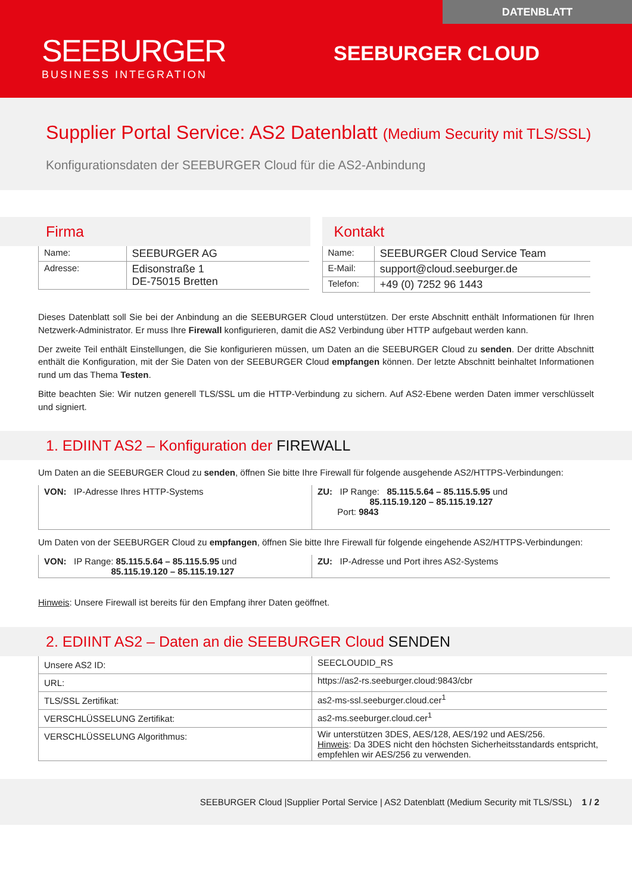DATENBLATT
SEEBURGER
BUSINESS INTEGRATION
SEEBURGER CLOUD
Supplier Portal Service: AS2 Datenblatt (Medium Security mit TLS/SSL)
Konfigurationsdaten der SEEBURGER Cloud für die AS2-Anbindung
Firma
| Name: | SEEBURGER AG |
| Adresse: | Edisonstraße 1 DE-75015 Bretten |
Kontakt
| Name: | SEEBURGER Cloud Service Team |
| E-Mail: | support@cloud.seeburger.de |
| Telefon: | +49 (0) 7252 96 1443 |
Dieses Datenblatt soll Sie bei der Anbindung an die SEEBURGER Cloud unterstützen. Der erste Abschnitt enthält Informationen für Ihren Netzwerk-Administrator. Er muss Ihre Firewall konfigurieren, damit die AS2 Verbindung über HTTP aufgebaut werden kann.
Der zweite Teil enthält Einstellungen, die Sie konfigurieren müssen, um Daten an die SEEBURGER Cloud zu senden. Der dritte Abschnitt enthält die Konfiguration, mit der Sie Daten von der SEEBURGER Cloud empfangen können. Der letzte Abschnitt beinhaltet Informationen rund um das Thema Testen.
Bitte beachten Sie: Wir nutzen generell TLS/SSL um die HTTP-Verbindung zu sichern. Auf AS2-Ebene werden Daten immer verschlüsselt und signiert.
1. EDIINT AS2 – Konfiguration der FIREWALL
Um Daten an die SEEBURGER Cloud zu senden, öffnen Sie bitte Ihre Firewall für folgende ausgehende AS2/HTTPS-Verbindungen:
| VON: IP-Adresse Ihres HTTP-Systems | ZU: IP Range: 85.115.5.64 – 85.115.5.95 und 85.115.19.120 – 85.115.19.127 Port: 9843 |
Um Daten von der SEEBURGER Cloud zu empfangen, öffnen Sie bitte Ihre Firewall für folgende eingehende AS2/HTTPS-Verbindungen:
| VON: IP Range: 85.115.5.64 – 85.115.5.95 und 85.115.19.120 – 85.115.19.127 | ZU: IP-Adresse und Port ihres AS2-Systems |
Hinweis: Unsere Firewall ist bereits für den Empfang ihrer Daten geöffnet.
2. EDIINT AS2 – Daten an die SEEBURGER Cloud SENDEN
| Unsere AS2 ID: | SEECLOUDID_RS |
| URL: | https://as2-rs.seeburger.cloud:9843/cbr |
| TLS/SSL Zertifikat: | as2-ms-ssl.seeburger.cloud.cer<sup>1</sup> |
| VERSCHLÜSSELUNG Zertifikat: | as2-ms.seeburger.cloud.cer<sup>1</sup> |
| VERSCHLÜSSELUNG Algorithmus: | Wir unterstützen 3DES, AES/128, AES/192 und AES/256. Hinweis : Da 3DES nicht den höchsten Sicherheitsstandards entspricht, empfehlen wir AES/256 zu verwenden. |
SEEBURGER Cloud |Supplier Portal Service | AS2 Datenblatt (Medium Security mit TLS/SSL) 1 / 2